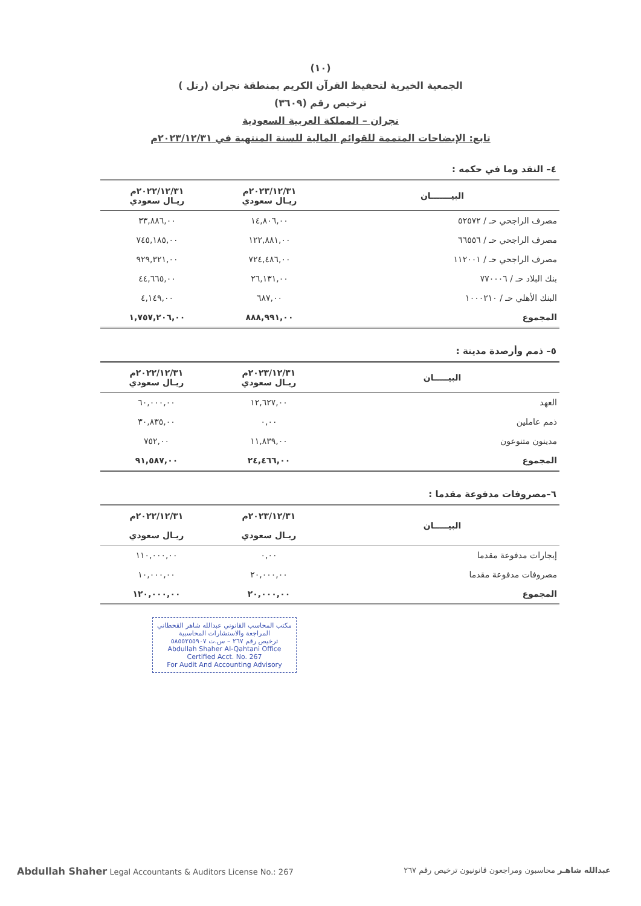(١٠)
الجمعية الخيرية لتحفيظ القرآن الكريم بمنطقة نجران (رتل )
ترخيص رقم (٣٦٠٩)
نجران – المملكة العربية السعودية
تابع: الإيضاحات المتممة للقوائم المالية للسنة المنتهية في ٢٠٢٣/١٢/٣١م
٤– النقد وما في حكمه :
| البيـــــــان | ٢٠٢٣/١٢/٣١م ريـال سعودي | ٢٠٢٢/١٢/٣١م ريـال سعودي |
| --- | --- | --- |
| مصرف الراجحي حـ / ٥٢٥٧٢ | ١٤,٨٠٦,٠٠ | ٣٣,٨٨٦,٠٠ |
| مصرف الراجحي حـ / ٦٦٥٥٦ | ١٢٢,٨٨١,٠٠ | ٧٤٥,١٨٥,٠٠ |
| مصرف الراجحي حـ / ١١٢٠٠١ | ٧٢٤,٤٨٦,٠٠ | ٩٢٩,٣٢١,٠٠ |
| بنك البلاد حـ / ٧٧٠٠٠٦ | ٢٦,١٣١,٠٠ | ٤٤,٦٦٥,٠٠ |
| البنك الأهلي حـ / ١٠٠٠٢١٠ | ٦٨٧,٠٠ | ٤,١٤٩,٠٠ |
| المجموع | ٨٨٨,٩٩١,٠٠ | ١,٧٥٧,٢٠٦,٠٠ |
٥– ذمم وأرصدة مدينة :
| البيـــــان | ٢٠٢٣/١٢/٣١م ريـال سعودي | ٢٠٢٢/١٢/٣١م ريـال سعودي |
| --- | --- | --- |
| العهد | ١٢,٦٢٧,٠٠ | ٦٠,٠٠٠,٠٠ |
| ذمم عاملين | ٠,٠٠ | ٣٠,٨٣٥,٠٠ |
| مدينون متنوعون | ١١,٨٣٩,٠٠ | ٧٥٢,٠٠ |
| المجموع | ٢٤,٤٦٦,٠٠ | ٩١,٥٨٧,٠٠ |
٦–مصروفات مدفوعة مقدما :
| البيـــــان | ٢٠٢٣/١٢/٣١م ريـال سعودي | ٢٠٢٢/١٢/٣١م ريـال سعودي |
| --- | --- | --- |
| إيجارات مدفوعة مقدما | ٠,٠٠ | ١١٠,٠٠٠,٠٠ |
| مصروفات مدفوعة مقدما | ٢٠,٠٠٠,٠٠ | ١٠,٠٠٠,٠٠ |
| المجموع | ٢٠,٠٠٠,٠٠ | ١٢٠,٠٠٠,٠٠ |
مكتب المحاسب القانوني عبدالله شاهر القحطاني
المراجعة والاستشارات المحاسبية
ترخيص رقم ٢٦٧ – س.ت ٥٨٥٥٢٥٥٩٠٧
Abdullah Shaher Al-Qahtani Office
Certified Acct. No. 267
For Audit And Accounting Advisory
Abdullah Shaher Legal Accountants & Auditors License No.: 267 عبدالله شاهـر محاسبون ومراجعون قانونيون ترخيص رقم ٢٦٧